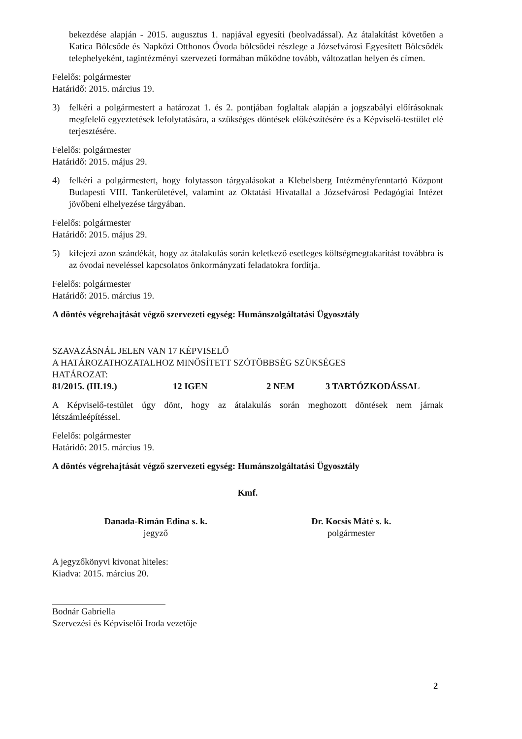bekezdése alapján - 2015. augusztus 1. napjával egyesíti (beolvadással). Az átalakítást követően a Katica Bölcsőde és Napközi Otthonos Óvoda bölcsődei részlege a Józsefvárosi Egyesített Bölcsődék telephelyeként, tagintézményi szervezeti formában működne tovább, változatlan helyen és címen.
Felelős: polgármester
Határidő: 2015. március 19.
3) felkéri a polgármestert a határozat 1. és 2. pontjában foglaltak alapján a jogszabályi előírásoknak megfelelő egyeztetések lefolytatására, a szükséges döntések előkészítésére és a Képviselő-testület elé terjesztésére.
Felelős: polgármester
Határidő: 2015. május 29.
4) felkéri a polgármestert, hogy folytasson tárgyalásokat a Klebelsberg Intézményfenntartó Központ Budapesti VIII. Tankerületével, valamint az Oktatási Hivatallal a Józsefvárosi Pedagógiai Intézet jövőbeni elhelyezése tárgyában.
Felelős: polgármester
Határidő: 2015. május 29.
5) kifejezi azon szándékát, hogy az átalakulás során keletkező esetleges költségmegtakarítást továbbra is az óvodai neveléssel kapcsolatos önkormányzati feladatokra fordítja.
Felelős: polgármester
Határidő: 2015. március 19.
A döntés végrehajtását végző szervezeti egység: Humánszolgáltatási Ügyosztály
SZAVAZÁSNÁL JELEN VAN 17 KÉPVISELŐ
A HATÁROZATHOZATALHOZ MINŐSÍTETT SZÓTÖBBSÉG SZÜKSÉGES
HATÁROZAT:
81/2015. (III.19.) 12 IGEN 2 NEM 3 TARTÓZKODÁSSAL
A Képviselő-testület úgy dönt, hogy az átalakulás során meghozott döntések nem járnak létszámleépítéssel.
Felelős: polgármester
Határidő: 2015. március 19.
A döntés végrehajtását végző szervezeti egység: Humánszolgáltatási Ügyosztály
Kmf.
Danada-Rimán Edina s. k.
jegyző
Dr. Kocsis Máté s. k.
polgármester
A jegyzőkönyvi kivonat hiteles:
Kiadva: 2015. március 20.
Bodnár Gabriella
Szervezési és Képviselői Iroda vezetője
2